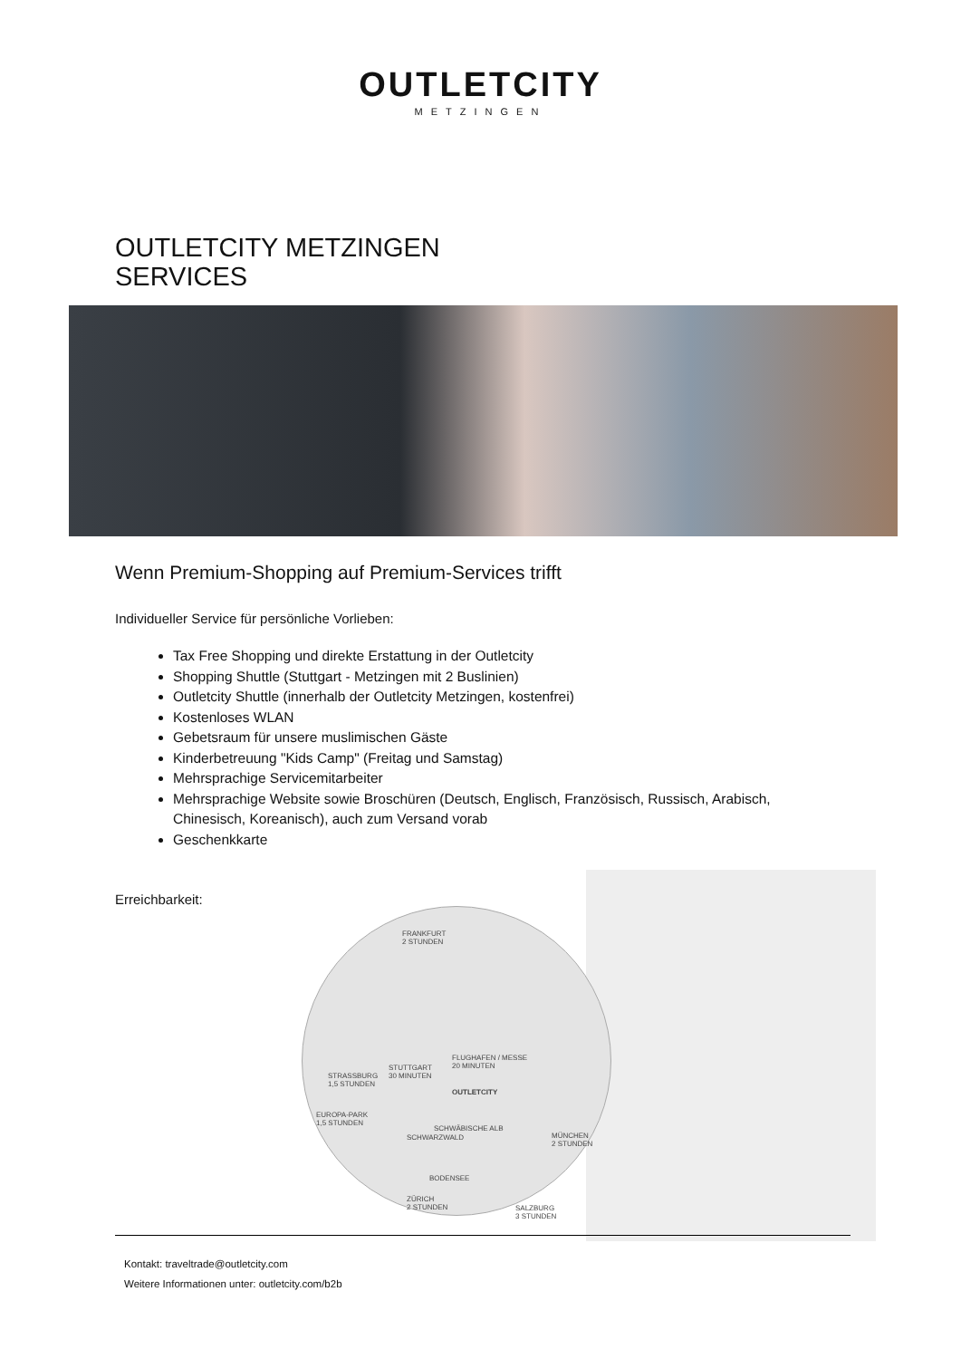OUTLETCITY
METZINGEN
OUTLETCITY METZINGEN
SERVICES
Wenn Premium-Shopping auf Premium-Services trifft
Individueller Service für persönliche Vorlieben:
Tax Free Shopping und direkte Erstattung in der Outletcity
Shopping Shuttle (Stuttgart - Metzingen mit 2 Buslinien)
Outletcity Shuttle (innerhalb der Outletcity Metzingen, kostenfrei)
Kostenloses WLAN
Gebetsraum für unsere muslimischen Gäste
Kinderbetreuung "Kids Camp" (Freitag und Samstag)
Mehrsprachige Servicemitarbeiter
Mehrsprachige Website sowie Broschüren (Deutsch, Englisch, Französisch, Russisch, Arabisch, Chinesisch, Koreanisch), auch zum Versand vorab
Geschenkkarte
Erreichbarkeit:
FRANKFURT
2 STUNDEN
FLUGHAFEN / MESSE
20 MINUTEN
STUTTGART
30 MINUTEN
STRASSBURG
1,5 STUNDEN
OUTLETCITY
EUROPA-PARK
1,5 STUNDEN
MÜNCHEN
2 STUNDEN
SCHWARZWALD
SCHWÄBISCHE ALB
BODENSEE
ZÜRICH
2 STUNDEN
SALZBURG
3 STUNDEN
Kontakt: traveltrade@outletcity.com
Weitere Informationen unter: outletcity.com/b2b